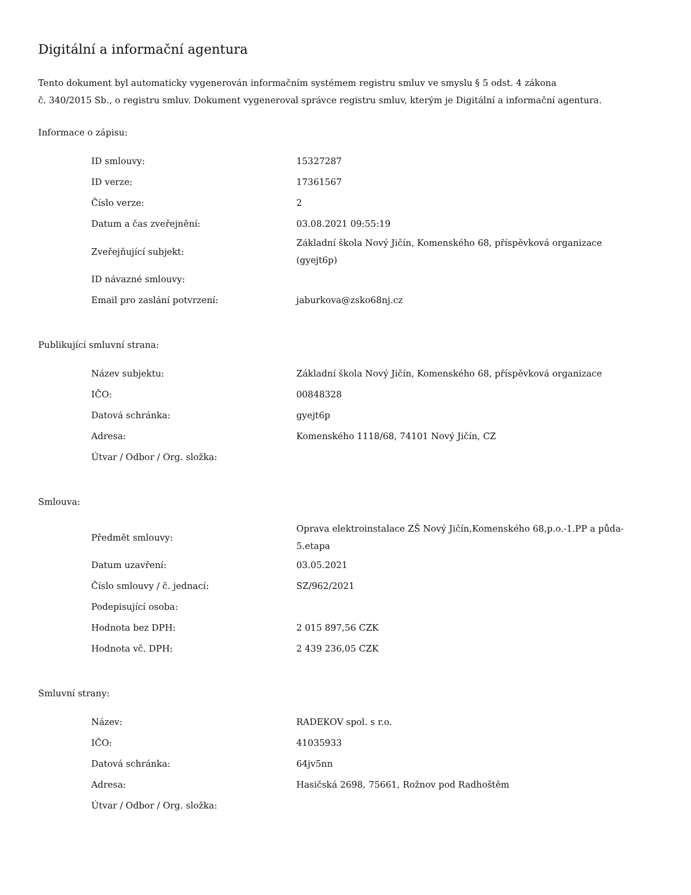Digitální a informační agentura
Tento dokument byl automaticky vygenerován informačním systémem registru smluv ve smyslu § 5 odst. 4 zákona
č. 340/2015 Sb., o registru smluv. Dokument vygeneroval správce registru smluv, kterým je Digitální a informační agentura.
Informace o zápisu:
| ID smlouvy: | 15327287 |
| ID verze: | 17361567 |
| Číslo verze: | 2 |
| Datum a čas zveřejnění: | 03.08.2021 09:55:19 |
| Zveřejňující subjekt: | Základní škola Nový Jičín, Komenského 68, příspěvková organizace (gyejt6p) |
| ID návazné smlouvy: | |
| Email pro zaslání potvrzení: | jaburkova@zsko68nj.cz |
Publikující smluvní strana:
| Název subjektu: | Základní škola Nový Jičín, Komenského 68, příspěvková organizace |
| IČO: | 00848328 |
| Datová schránka: | gyejt6p |
| Adresa: | Komenského 1118/68, 74101 Nový Jičín, CZ |
| Útvar / Odbor / Org. složka: | |
Smlouva:
| Předmět smlouvy: | Oprava elektroinstalace ZŠ Nový Jičín,Komenského 68,p.o.-1.PP a půda-5.etapa |
| Datum uzavření: | 03.05.2021 |
| Číslo smlouvy / č. jednací: | SZ/962/2021 |
| Podepisující osoba: | |
| Hodnota bez DPH: | 2 015 897,56 CZK |
| Hodnota vč. DPH: | 2 439 236,05 CZK |
Smluvní strany:
| Název: | RADEKOV spol. s r.o. |
| IČO: | 41035933 |
| Datová schránka: | 64jv5nn |
| Adresa: | Hasičská 2698, 75661, Rožnov pod Radhoštěm |
| Útvar / Odbor / Org. složka: | |